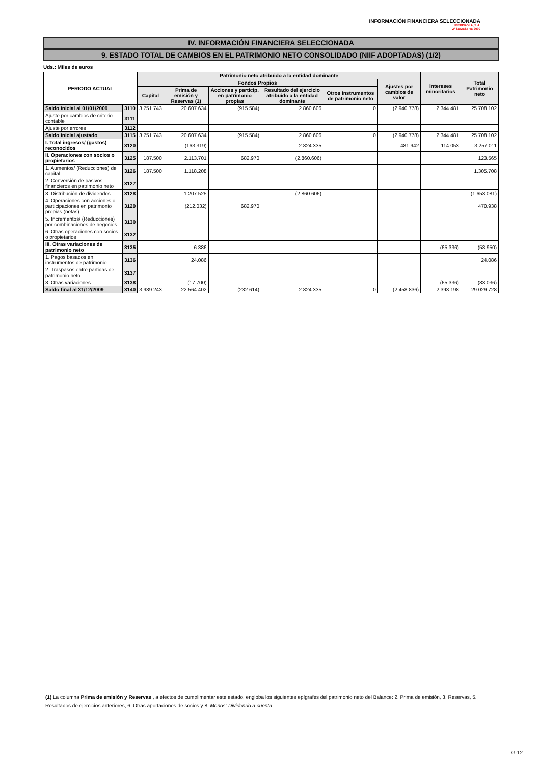INFORMACIÓN FINANCIERA SELECCIONADA
IBERDROLA, S.A.
2º SEMESTRE 2009
IV. INFORMACIÓN FINANCIERA SELECCIONADA
9. ESTADO TOTAL DE CAMBIOS EN EL PATRIMONIO NETO CONSOLIDADO (NIIF ADOPTADAS) (1/2)
Uds.: Miles de euros
| PERIODO ACTUAL | | Patrimonio neto atribuido a la entidad dominante | | | | | | Intereses minoritarios | Total Patrimonio neto |
| --- | --- | --- | --- | --- | --- | --- | --- | --- | --- |
| | | Fondos Propios | | | | | Ajustes por cambios de valor | | |
| | | Capital | Prima de emisión y Reservas (1) | Acciones y particip. en patrimonio propias | Resultado del ejercicio atribuido a la entidad dominante | Otros instrumentos de patrimonio neto | | | |
| Saldo inicial al 01/01/2009 | 3110 | 3.751.743 | 20.607.634 | (915.584) | 2.860.606 | 0 | (2.940.778) | 2.344.481 | 25.708.102 |
| Ajuste por cambios de criterio contable | 3111 | | | | | | | | |
| Ajuste por errores | 3112 | | | | | | | | |
| Saldo inicial ajustado | 3115 | 3.751.743 | 20.607.634 | (915.584) | 2.860.606 | 0 | (2.940.778) | 2.344.481 | 25.708.102 |
| I. Total ingresos/ (gastos) reconocidos | 3120 | | (163.319) | | 2.824.335 | | 481.942 | 114.053 | 3.257.011 |
| II. Operaciones con socios o propietarios | 3125 | 187.500 | 2.113.701 | 682.970 | (2.860.606) | | | | 123.565 |
| 1. Aumentos/ (Reducciones) de capital | 3126 | 187.500 | 1.118.208 | | | | | | 1.305.708 |
| 2. Conversión de pasivos financieros en patrimonio neto | 3127 | | | | | | | | |
| 3. Distribución de dividendos | 3128 | | 1.207.525 | | (2.860.606) | | | | (1.653.081) |
| 4. Operaciones con acciones o participaciones en patrimonio propias (netas) | 3129 | | (212.032) | 682.970 | | | | | 470.938 |
| 5. Incrementos/ (Reducciones) por combinaciones de negocios | 3130 | | | | | | | | |
| 6. Otras operaciones con socios o propietarios | 3132 | | | | | | | | |
| III. Otras variaciones de patrimonio neto | 3135 | | 6.386 | | | | | (65.336) | (58.950) |
| 1. Pagos basados en instrumentos de patrimonio | 3136 | | 24.086 | | | | | | 24.086 |
| 2. Traspasos entre partidas de patrimonio neto | 3137 | | | | | | | | |
| 3. Otras variaciones | 3138 | | (17.700) | | | | | (65.336) | (83.036) |
| Saldo final al 31/12/2009 | 3140 | 3.939.243 | 22.564.402 | (232.614) | 2.824.335 | 0 | (2.458.836) | 2.393.198 | 29.029.728 |
(1) La columna Prima de emisión y Reservas , a efectos de cumplimentar este estado, engloba los siguientes epígrafes del patrimonio neto del Balance: 2. Prima de emisión, 3. Reservas, 5. Resultados de ejercicios anteriores, 6. Otras aportaciones de socios y 8. Menos: Dividendo a cuenta.
G-12